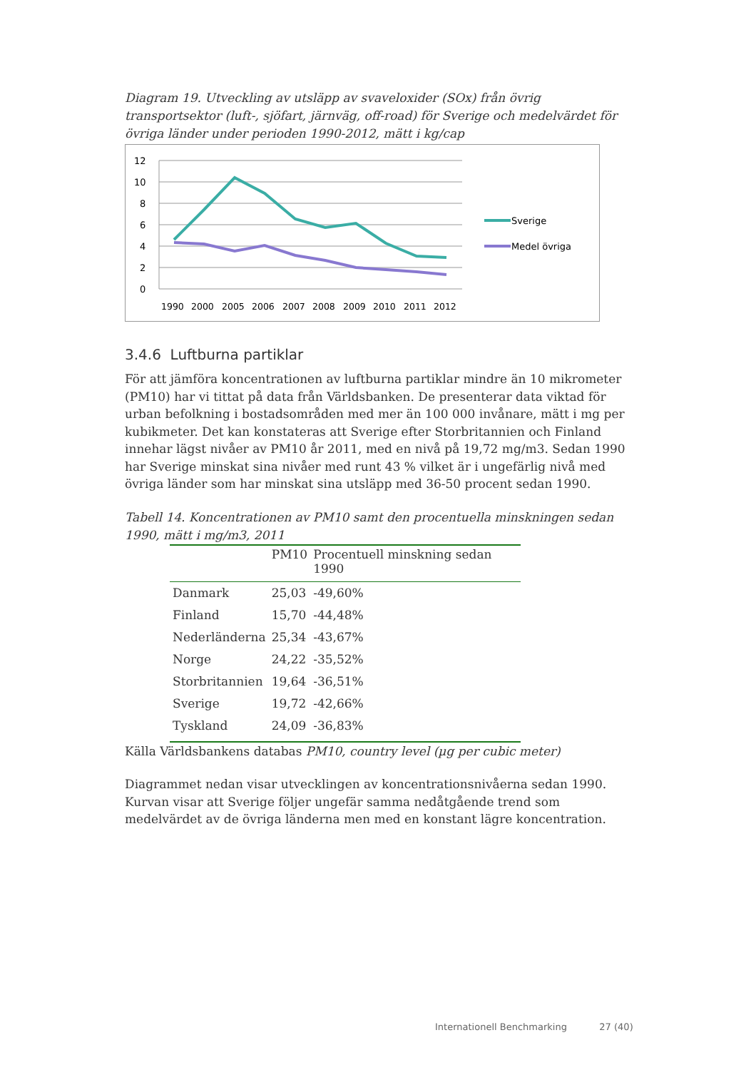Diagram 19. Utveckling av utsläpp av svaveloxider (SOx) från övrig transportsektor (luft-, sjöfart, järnväg, off-road) för Sverige och medelvärdet för övriga länder under perioden 1990-2012, mätt i kg/cap
12
10
8
6
4
2
0
1990
2000
2005
2006
2007
2008
2009
2010
2011
2012
Sverige
Medel övriga
3.4.6 Luftburna partiklar
För att jämföra koncentrationen av luftburna partiklar mindre än 10 mikrometer (PM10) har vi tittat på data från Världsbanken. De presenterar data viktad för urban befolkning i bostadsområden med mer än 100 000 invånare, mätt i mg per kubikmeter. Det kan konstateras att Sverige efter Storbritannien och Finland innehar lägst nivåer av PM10 år 2011, med en nivå på 19,72 mg/m3. Sedan 1990 har Sverige minskat sina nivåer med runt 43 % vilket är i ungefärlig nivå med övriga länder som har minskat sina utsläpp med 36-50 procent sedan 1990.
Tabell 14. Koncentrationen av PM10 samt den procentuella minskningen sedan 1990, mätt i mg/m3, 2011
| | PM10 | Procentuell minskning sedan 1990 |
| --- | --- | --- |
| Danmark | 25,03 | -49,60% |
| Finland | 15,70 | -44,48% |
| Nederländerna | 25,34 | -43,67% |
| Norge | 24,22 | -35,52% |
| Storbritannien | 19,64 | -36,51% |
| Sverige | 19,72 | -42,66% |
| Tyskland | 24,09 | -36,83% |
Källa Världsbankens databas PM10, country level (µg per cubic meter)
Diagrammet nedan visar utvecklingen av koncentrationsnivåerna sedan 1990. Kurvan visar att Sverige följer ungefär samma nedåtgående trend som medelvärdet av de övriga länderna men med en konstant lägre koncentration.
Internationell Benchmarking 27 (40)